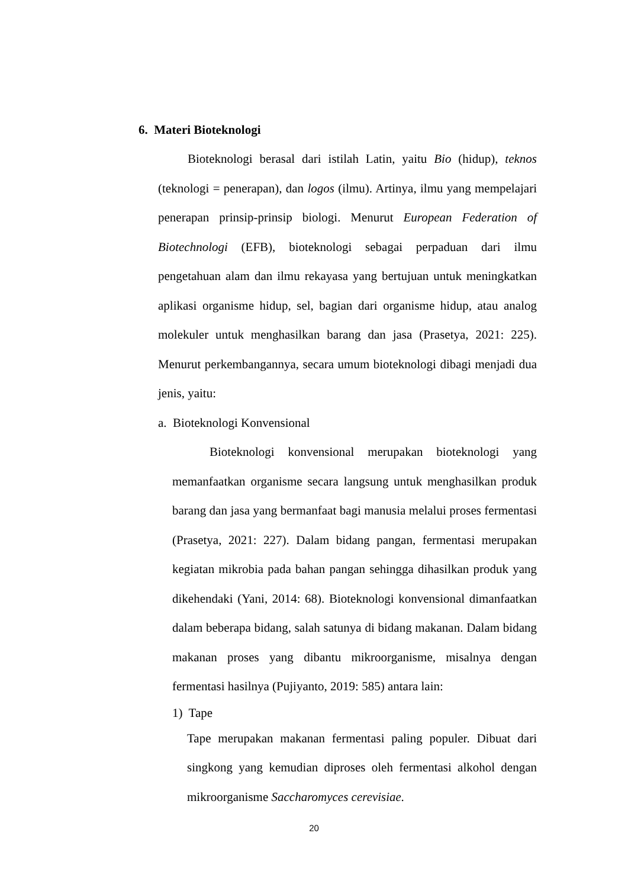6. Materi Bioteknologi
Bioteknologi berasal dari istilah Latin, yaitu Bio (hidup), teknos (teknologi = penerapan), dan logos (ilmu). Artinya, ilmu yang mempelajari penerapan prinsip-prinsip biologi. Menurut European Federation of Biotechnologi (EFB), bioteknologi sebagai perpaduan dari ilmu pengetahuan alam dan ilmu rekayasa yang bertujuan untuk meningkatkan aplikasi organisme hidup, sel, bagian dari organisme hidup, atau analog molekuler untuk menghasilkan barang dan jasa (Prasetya, 2021: 225). Menurut perkembangannya, secara umum bioteknologi dibagi menjadi dua jenis, yaitu:
a. Bioteknologi Konvensional
Bioteknologi konvensional merupakan bioteknologi yang memanfaatkan organisme secara langsung untuk menghasilkan produk barang dan jasa yang bermanfaat bagi manusia melalui proses fermentasi (Prasetya, 2021: 227). Dalam bidang pangan, fermentasi merupakan kegiatan mikrobia pada bahan pangan sehingga dihasilkan produk yang dikehendaki (Yani, 2014: 68). Bioteknologi konvensional dimanfaatkan dalam beberapa bidang, salah satunya di bidang makanan. Dalam bidang makanan proses yang dibantu mikroorganisme, misalnya dengan fermentasi hasilnya (Pujiyanto, 2019: 585) antara lain:
1) Tape
Tape merupakan makanan fermentasi paling populer. Dibuat dari singkong yang kemudian diproses oleh fermentasi alkohol dengan mikroorganisme Saccharomyces cerevisiae.
20